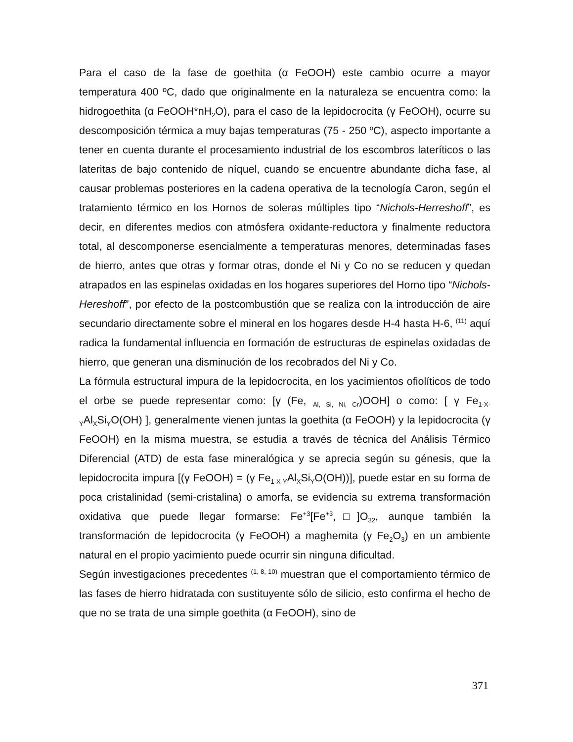Para el caso de la fase de goethita (α FeOOH) este cambio ocurre a mayor temperatura 400 ºC, dado que originalmente en la naturaleza se encuentra como: la hidrogoethita (α FeOOH*nH<sub>2</sub>O), para el caso de la lepidocrocita (γ FeOOH), ocurre su descomposición térmica a muy bajas temperaturas (75 - 250 <sup>o</sup>C), aspecto importante a tener en cuenta durante el procesamiento industrial de los escombros lateríticos o las lateritas de bajo contenido de níquel, cuando se encuentre abundante dicha fase, al causar problemas posteriores en la cadena operativa de la tecnología Caron, según el tratamiento térmico en los Hornos de soleras múltiples tipo “Nichols-Herreshoff”, es decir, en diferentes medios con atmósfera oxidante-reductora y finalmente reductora total, al descomponerse esencialmente a temperaturas menores, determinadas fases de hierro, antes que otras y formar otras, donde el Ni y Co no se reducen y quedan atrapados en las espinelas oxidadas en los hogares superiores del Horno tipo “Nichols-Hereshoff”, por efecto de la postcombustión que se realiza con la introducción de aire secundario directamente sobre el mineral en los hogares desde H-4 hasta H-6, <sup>(11)</sup> aquí radica la fundamental influencia en formación de estructuras de espinelas oxidadas de hierro, que generan una disminución de los recobrados del Ni y Co.
La fórmula estructural impura de la lepidocrocita, en los yacimientos ofiolíticos de todo el orbe se puede representar como: [γ (Fe, <sub>Al, Si, Ni, Cr</sub>)OOH] o como: [ γ Fe<sub>1-X-Y</sub>Al<sub>X</sub>Si<sub>Y</sub>O(OH) ], generalmente vienen juntas la goethita (α FeOOH) y la lepidocrocita (γ FeOOH) en la misma muestra, se estudia a través de técnica del Análisis Térmico Diferencial (ATD) de esta fase mineralógica y se aprecia según su génesis, que la lepidocrocita impura [(γ FeOOH) = (γ Fe<sub>1-X-Y</sub>Al<sub>X</sub>Si<sub>Y</sub>O(OH))], puede estar en su forma de poca cristalinidad (semi-cristalina) o amorfa, se evidencia su extrema transformación oxidativa que puede llegar formarse: Fe<sup>+3</sup>[Fe<sup>+3</sup>,□]O<sub>32</sub>, aunque también la transformación de lepidocrocita (γ FeOOH) a maghemita (γ Fe<sub>2</sub>O<sub>3</sub>) en un ambiente natural en el propio yacimiento puede ocurrir sin ninguna dificultad.
Según investigaciones precedentes <sup>(1, 8, 10)</sup> muestran que el comportamiento térmico de las fases de hierro hidratada con sustituyente sólo de silicio, esto confirma el hecho de que no se trata de una simple goethita (α FeOOH), sino de
371